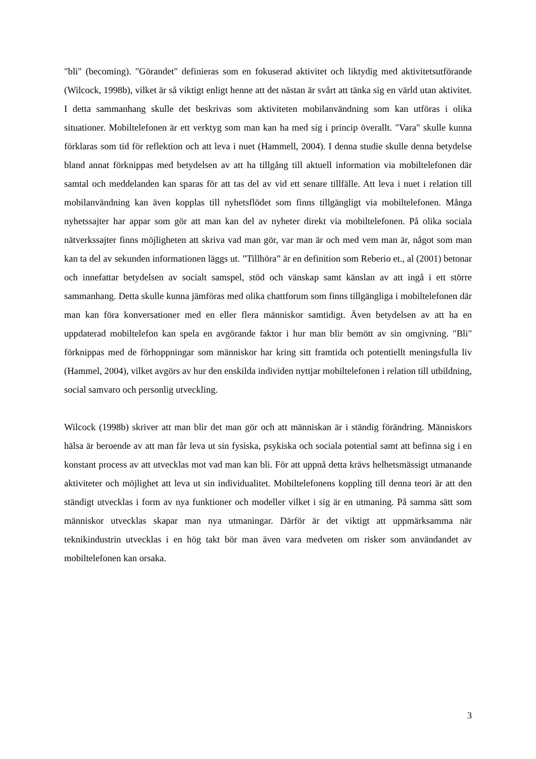"bli" (becoming). "Görandet" definieras som en fokuserad aktivitet och liktydig med aktivitetsutförande (Wilcock, 1998b), vilket är så viktigt enligt henne att det nästan är svårt att tänka sig en värld utan aktivitet. I detta sammanhang skulle det beskrivas som aktiviteten mobilanvändning som kan utföras i olika situationer. Mobiltelefonen är ett verktyg som man kan ha med sig i princip överallt. "Vara" skulle kunna förklaras som tid för reflektion och att leva i nuet (Hammell, 2004). I denna studie skulle denna betydelse bland annat förknippas med betydelsen av att ha tillgång till aktuell information via mobiltelefonen där samtal och meddelanden kan sparas för att tas del av vid ett senare tillfälle. Att leva i nuet i relation till mobilanvändning kan även kopplas till nyhetsflödet som finns tillgängligt via mobiltelefonen. Många nyhetssajter har appar som gör att man kan del av nyheter direkt via mobiltelefonen. På olika sociala nätverkssajter finns möjligheten att skriva vad man gör, var man är och med vem man är, något som man kan ta del av sekunden informationen läggs ut. ”Tillhöra” är en definition som Reberio et., al (2001) betonar och innefattar betydelsen av socialt samspel, stöd och vänskap samt känslan av att ingå i ett större sammanhang. Detta skulle kunna jämföras med olika chattforum som finns tillgängliga i mobiltelefonen där man kan föra konversationer med en eller flera människor samtidigt. Även betydelsen av att ha en uppdaterad mobiltelefon kan spela en avgörande faktor i hur man blir bemött av sin omgivning. "Bli" förknippas med de förhoppningar som människor har kring sitt framtida och potentiellt meningsfulla liv (Hammel, 2004), vilket avgörs av hur den enskilda individen nyttjar mobiltelefonen i relation till utbildning, social samvaro och personlig utveckling.
Wilcock (1998b) skriver att man blir det man gör och att människan är i ständig förändring. Människors hälsa är beroende av att man får leva ut sin fysiska, psykiska och sociala potential samt att befinna sig i en konstant process av att utvecklas mot vad man kan bli. För att uppnå detta krävs helhetsmässigt utmanande aktiviteter och möjlighet att leva ut sin individualitet. Mobiltelefonens koppling till denna teori är att den ständigt utvecklas i form av nya funktioner och modeller vilket i sig är en utmaning. På samma sätt som människor utvecklas skapar man nya utmaningar. Därför är det viktigt att uppmärksamma när teknikindustrin utvecklas i en hög takt bör man även vara medveten om risker som användandet av mobiltelefonen kan orsaka.
3